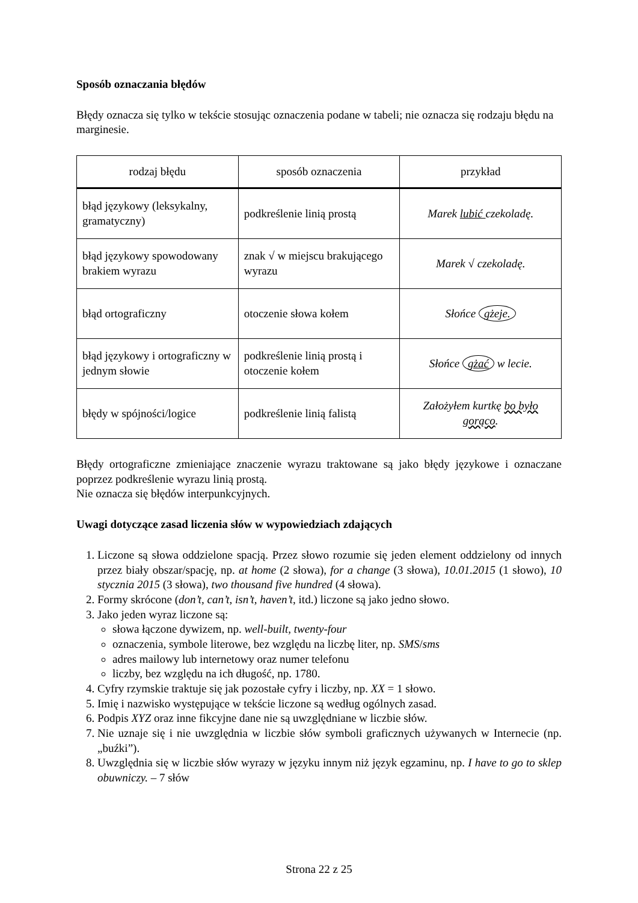Sposób oznaczania błędów
Błędy oznacza się tylko w tekście stosując oznaczenia podane w tabeli; nie oznacza się rodzaju błędu na marginesie.
| rodzaj błędu | sposób oznaczenia | przykład |
| --- | --- | --- |
| błąd językowy (leksykalny, gramatyczny) | podkreślenie linią prostą | Marek lubić czekoladę. |
| błąd językowy spowodowany brakiem wyrazu | znak √ w miejscu brakującego wyrazu | Marek √ czekoladę. |
| błąd ortograficzny | otoczenie słowa kołem | Słońce gżeje. |
| błąd językowy i ortograficzny w jednym słowie | podkreślenie linią prostą i otoczenie kołem | Słońce gżać w lecie. |
| błędy w spójności/logice | podkreślenie linią falistą | Założyłem kurtkę bo było gorąco . |
Błędy ortograficzne zmieniające znaczenie wyrazu traktowane są jako błędy językowe i oznaczane poprzez podkreślenie wyrazu linią prostą.
Nie oznacza się błędów interpunkcyjnych.
Uwagi dotyczące zasad liczenia słów w wypowiedziach zdających
1. Liczone są słowa oddzielone spacją. Przez słowo rozumie się jeden element oddzielony od innych przez biały obszar/spację, np. at home (2 słowa), for a change (3 słowa), 10.01.2015 (1 słowo), 10 stycznia 2015 (3 słowa), two thousand five hundred (4 słowa).
2. Formy skrócone (don’t, can’t, isn’t, haven’t, itd.) liczone są jako jedno słowo.
3. Jako jeden wyraz liczone są:
słowa łączone dywizem, np. well-built, twenty-four
oznaczenia, symbole literowe, bez względu na liczbę liter, np. SMS/sms
adres mailowy lub internetowy oraz numer telefonu
liczby, bez względu na ich długość, np. 1780.
4. Cyfry rzymskie traktuje się jak pozostałe cyfry i liczby, np. XX = 1 słowo.
5. Imię i nazwisko występujące w tekście liczone są według ogólnych zasad.
6. Podpis XYZ oraz inne fikcyjne dane nie są uwzględniane w liczbie słów.
7. Nie uznaje się i nie uwzględnia w liczbie słów symboli graficznych używanych w Internecie (np. „buźki”).
8. Uwzględnia się w liczbie słów wyrazy w języku innym niż język egzaminu, np. I have to go to sklep obuwniczy. – 7 słów
Strona 22 z 25